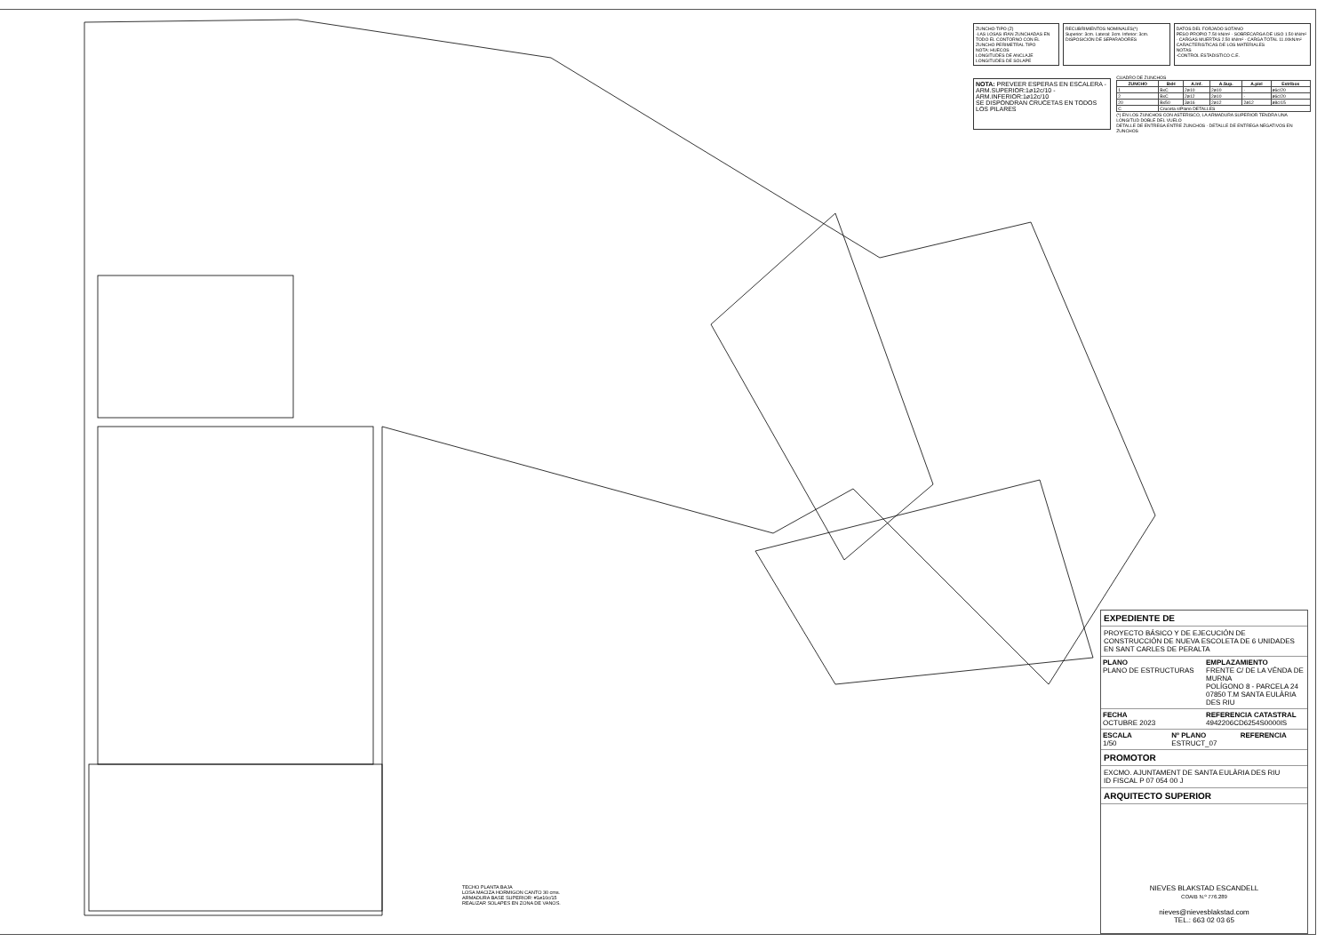TECHO PLANTA BAJA
LOSA MACIZA HORMIGON CANTO 30 cms.
ARMADURA BASE SUPERIOR: #1ø10c/15
REALIZAR SOLAPES EN ZONA DE VANOS.
ZUNCHO-TIPO (Z)
-LAS LOSAS IRAN ZUNCHADAS EN TODO EL CONTORNO CON EL ZUNCHO PERIMETRAL TIPO
NOTA: HUECOS
LONGITUDES DE ANCLAJE
LONGITUDES DE SOLAPE
RECUBRIMIENTOS NOMINALES(*)
Superior: 3cm. Lateral: 3cm. Inferior: 3cm.
DISPOSICIÓN DE SEPARADORES
DATOS DEL FORJADO SOTANO
PESO PROPIO 7.50 kN/m² · SOBRECARGA DE USO 1.50 kN/m² · CARGAS MUERTAS 2.50 kN/m² · CARGA TOTAL 11.00kN/m²
CARACTERISTICAS DE LOS MATERIALES
NOTAS
-CONTROL ESTADISTICO C.E.
NOTA: PREVEER ESPERAS EN ESCALERA -ARM.SUPERIOR:1ø12c/10 -ARM.INFERIOR:1ø12c/10
SE DISPONDRAN CRUCETAS EN TODOS LOS PILARES
CUADRO DE ZUNCHOS
| ZUNCHO | BxH | A.Inf. | A.Sup. | A.piel | Estribos |
| --- | --- | --- | --- | --- | --- |
| 1 | BxC | 2ø10 | 2ø10 | - | ø6c/20 |
| 2 | BxC | 2ø12 | 2ø10 | - | ø6c/20 |
| 20 | Bx50 | 3ø16 | 2ø12 | 2ø12 | ø8c/15 |
| C | Cruceta s/Plano DETALLES | | | | |
(*) EN LOS ZUNCHOS CON ASTERISCO, LA ARMADURA SUPERIOR TENDRA UNA LONGITUD DOBLE DEL VUELO
DETALLE DE ENTREGA ENTRE ZUNCHOS · DETALLE DE ENTREGA NEGATIVOS EN ZUNCHOS
EXPEDIENTE DE
PROYECTO BÁSICO Y DE EJECUCIÓN DE CONSTRUCCIÓN DE NUEVA ESCOLETA DE 6 UNIDADES EN SANT CARLES DE PERALTA
PLANO
PLANO DE ESTRUCTURAS
EMPLAZAMIENTO
FRENTE C/ DE LA VÉNDA DE MURNA
POLÍGONO 8 - PARCELA 24
07850 T.M SANTA EULÀRIA DES RIU
FECHA
OCTUBRE 2023
REFERENCIA CATASTRAL
4942206CD6254S0000IS
ESCALA
1/50
Nº PLANO
ESTRUCT_07
REFERENCIA
PROMOTOR
EXCMO. AJUNTAMENT DE SANTA EULÀRIA DES RIU
ID FISCAL P 07 054 00 J
ARQUITECTO SUPERIOR
NIEVES BLAKSTAD ESCANDELL
COAIB N.º 776.289
nieves@nievesblakstad.com
TEL.: 663 02 03 65